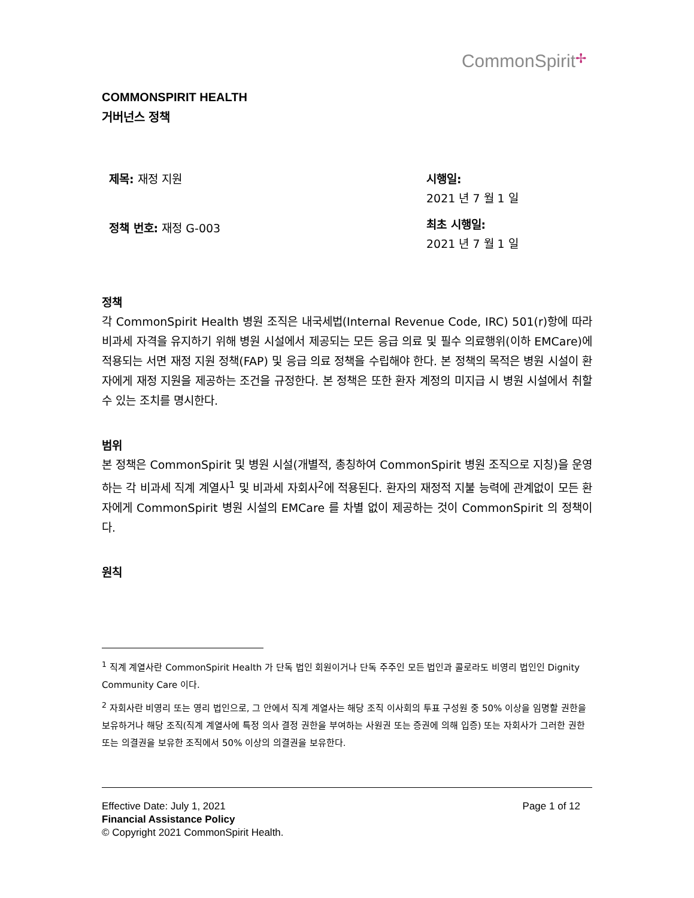CommonSpirit✢
COMMONSPIRIT HEALTH
거버넌스 정책
제목: 재정 지원
정책 번호: 재정 G-003
시행일:
2021 년 7 월 1 일
최초 시행일:
2021 년 7 월 1 일
정책
각 CommonSpirit Health 병원 조직은 내국세법(Internal Revenue Code, IRC) 501(r)항에 따라 비과세 자격을 유지하기 위해 병원 시설에서 제공되는 모든 응급 의료 및 필수 의료행위(이하 EMCare)에 적용되는 서면 재정 지원 정책(FAP) 및 응급 의료 정책을 수립해야 한다. 본 정책의 목적은 병원 시설이 환자에게 재정 지원을 제공하는 조건을 규정한다. 본 정책은 또한 환자 계정의 미지급 시 병원 시설에서 취할 수 있는 조치를 명시한다.
범위
본 정책은 CommonSpirit 및 병원 시설(개별적, 총칭하여 CommonSpirit 병원 조직으로 지칭)을 운영하는 각 비과세 직계 계열사<sup>1</sup> 및 비과세 자회사<sup>2</sup>에 적용된다. 환자의 재정적 지불 능력에 관계없이 모든 환자에게 CommonSpirit 병원 시설의 EMCare 를 차별 없이 제공하는 것이 CommonSpirit 의 정책이다.
원칙
<sup>1</sup> 직계 계열사란 CommonSpirit Health 가 단독 법인 회원이거나 단독 주주인 모든 법인과 콜로라도 비영리 법인인 Dignity Community Care 이다.
<sup>2</sup> 자회사란 비영리 또는 영리 법인으로, 그 안에서 직계 계열사는 해당 조직 이사회의 투표 구성원 중 50% 이상을 임명할 권한을 보유하거나 해당 조직(직계 계열사에 특정 의사 결정 권한을 부여하는 사원권 또는 증권에 의해 입증) 또는 자회사가 그러한 권한 또는 의결권을 보유한 조직에서 50% 이상의 의결권을 보유한다.
Page 1 of 12 Effective Date: July 1, 2021
Financial Assistance Policy
© Copyright 2021 CommonSpirit Health.